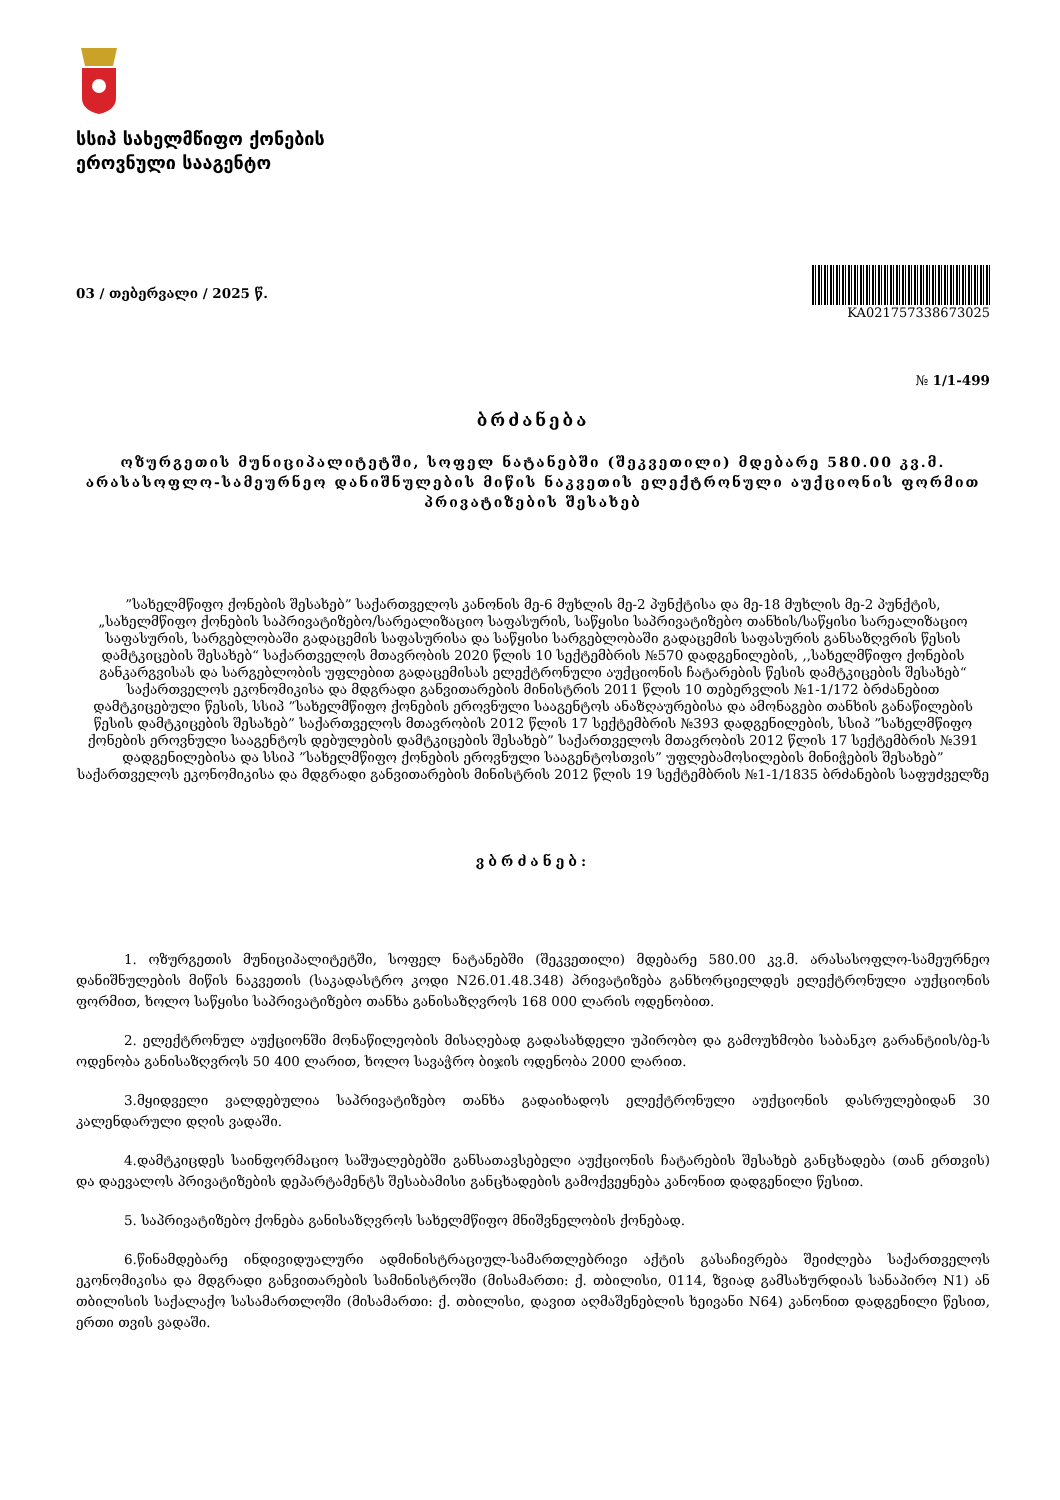სსიპ სახელმწიფო ქონების
ეროვნული სააგენტო
03 / თებერვალი / 2025 წ.
KA021757338673025
№ 1/1-499
ბრძანება
ოზურგეთის მუნიციპალიტეტში, სოფელ ნატანებში (შეკვეთილი) მდებარე 580.00 კვ.მ. არასასოფლო-სამეურნეო დანიშნულების მიწის ნაკვეთის ელექტრონული აუქციონის ფორმით პრივატიზების შესახებ
”სახელმწიფო ქონების შესახებ” საქართველოს კანონის მე-6 მუხლის მე-2 პუნქტისა და მე-18 მუხლის მე-2 პუნქტის, „სახელმწიფო ქონების საპრივატიზებო/სარეალიზაციო საფასურის, საწყისი საპრივატიზებო თანხის/საწყისი სარეალიზაციო საფასურის, სარგებლობაში გადაცემის საფასურისა და საწყისი სარგებლობაში გადაცემის საფასურის განსაზღვრის წესის დამტკიცების შესახებ“ საქართველოს მთავრობის 2020 წლის 10 სექტემბრის №570 დადგენილების, ,,სახელმწიფო ქონების განკარგვისას და სარგებლობის უფლებით გადაცემისას ელექტრონული აუქციონის ჩატარების წესის დამტკიცების შესახებ“ საქართველოს ეკონომიკისა და მდგრადი განვითარების მინისტრის 2011 წლის 10 თებერვლის №1-1/172 ბრძანებით დამტკიცებული წესის, სსიპ ”სახელმწიფო ქონების ეროვნული სააგენტოს ანაზღაურებისა და ამონაგები თანხის განაწილების წესის დამტკიცების შესახებ” საქართველოს მთავრობის 2012 წლის 17 სექტემბრის №393 დადგენილების, სსიპ ”სახელმწიფო ქონების ეროვნული სააგენტოს დებულების დამტკიცების შესახებ” საქართველოს მთავრობის 2012 წლის 17 სექტემბრის №391 დადგენილებისა და სსიპ ”სახელმწიფო ქონების ეროვნული სააგენტოსთვის” უფლებამოსილების მინიჭების შესახებ” საქართველოს ეკონომიკისა და მდგრადი განვითარების მინისტრის 2012 წლის 19 სექტემბრის №1-1/1835 ბრძანების საფუძველზე
ვბრძანებ:
1. ოზურგეთის მუნიციპალიტეტში, სოფელ ნატანებში (შეკვეთილი) მდებარე 580.00 კვ.მ. არასასოფლო-სამეურნეო დანიშნულების მიწის ნაკვეთის (საკადასტრო კოდი N26.01.48.348) პრივატიზება განხორციელდეს ელექტრონული აუქციონის ფორმით, ხოლო საწყისი საპრივატიზებო თანხა განისაზღვროს 168 000 ლარის ოდენობით.
2. ელექტრონულ აუქციონში მონაწილეობის მისაღებად გადასახდელი უპირობო და გამოუხმობი საბანკო გარანტიის/ბე-ს ოდენობა განისაზღვროს 50 400 ლარით, ხოლო სავაჭრო ბიჯის ოდენობა 2000 ლარით.
3.მყიდველი ვალდებულია საპრივატიზებო თანხა გადაიხადოს ელექტრონული აუქციონის დასრულებიდან 30 კალენდარული დღის ვადაში.
4.დამტკიცდეს საინფორმაციო საშუალებებში განსათავსებელი აუქციონის ჩატარების შესახებ განცხადება (თან ერთვის) და დაევალოს პრივატიზების დეპარტამენტს შესაბამისი განცხადების გამოქვეყნება კანონით დადგენილი წესით.
5. საპრივატიზებო ქონება განისაზღვროს სახელმწიფო მნიშვნელობის ქონებად.
6.წინამდებარე ინდივიდუალური ადმინისტრაციულ-სამართლებრივი აქტის გასაჩივრება შეიძლება საქართველოს ეკონომიკისა და მდგრადი განვითარების სამინისტროში (მისამართი: ქ. თბილისი, 0114, ზვიად გამსახურდიას სანაპირო N1) ან თბილისის საქალაქო სასამართლოში (მისამართი: ქ. თბილისი, დავით აღმაშენებლის ხეივანი N64) კანონით დადგენილი წესით, ერთი თვის ვადაში.